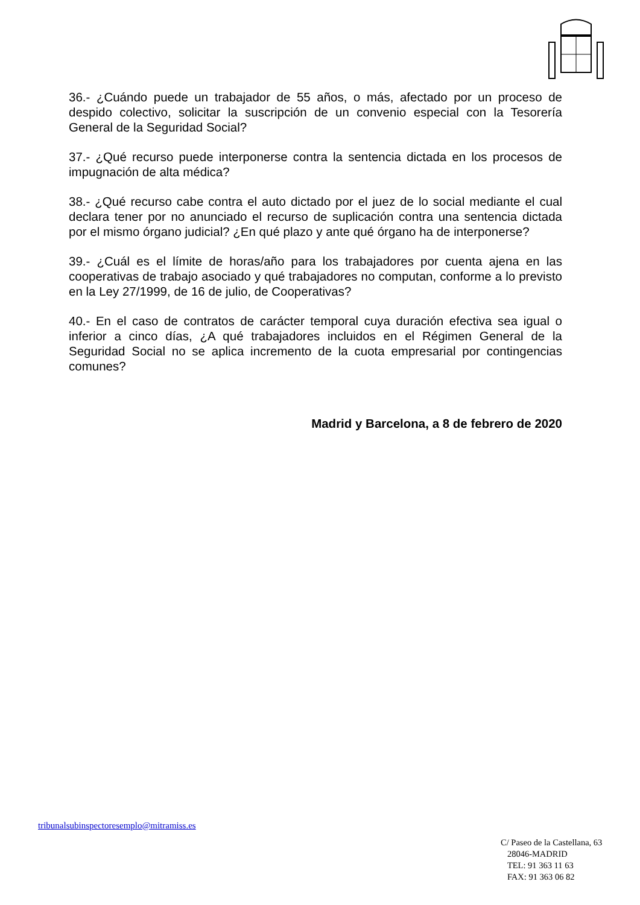36.- ¿Cuándo puede un trabajador de 55 años, o más, afectado por un proceso de despido colectivo, solicitar la suscripción de un convenio especial con la Tesorería General de la Seguridad Social?
37.- ¿Qué recurso puede interponerse contra la sentencia dictada en los procesos de impugnación de alta médica?
38.- ¿Qué recurso cabe contra el auto dictado por el juez de lo social mediante el cual declara tener por no anunciado el recurso de suplicación contra una sentencia dictada por el mismo órgano judicial? ¿En qué plazo y ante qué órgano ha de interponerse?
39.- ¿Cuál es el límite de horas/año para los trabajadores por cuenta ajena en las cooperativas de trabajo asociado y qué trabajadores no computan, conforme a lo previsto en la Ley 27/1999, de 16 de julio, de Cooperativas?
40.- En el caso de contratos de carácter temporal cuya duración efectiva sea igual o inferior a cinco días, ¿A qué trabajadores incluidos en el Régimen General de la Seguridad Social no se aplica incremento de la cuota empresarial por contingencias comunes?
Madrid y Barcelona, a 8 de febrero de 2020
tribunalsubinspectoresemplo@mitramiss.es
C/ Paseo de la Castellana, 63
28046-MADRID
TEL: 91 363 11 63
FAX: 91 363 06 82